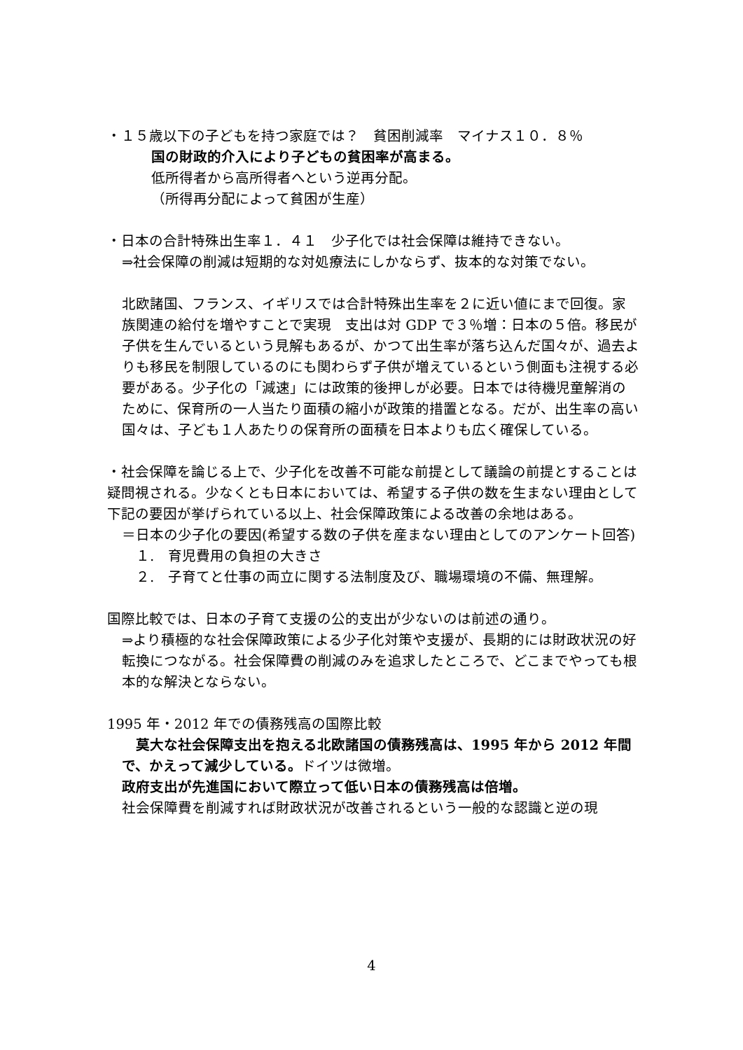・１５歳以下の子どもを持つ家庭では？　貧困削減率　マイナス１０．８％
国の財政的介入により子どもの貧困率が高まる。
低所得者から高所得者へという逆再分配。
（所得再分配によって貧困が生産）
・日本の合計特殊出生率１．４１　少子化では社会保障は維持できない。
⇒社会保障の削減は短期的な対処療法にしかならず、抜本的な対策でない。
北欧諸国、フランス、イギリスでは合計特殊出生率を２に近い値にまで回復。家族関連の給付を増やすことで実現　支出は対 GDP で３％増：日本の５倍。移民が子供を生んでいるという見解もあるが、かつて出生率が落ち込んだ国々が、過去よりも移民を制限しているのにも関わらず子供が増えているという側面も注視する必要がある。少子化の「減速」には政策的後押しが必要。日本では待機児童解消のために、保育所の一人当たり面積の縮小が政策的措置となる。だが、出生率の高い国々は、子ども１人あたりの保育所の面積を日本よりも広く確保している。
・社会保障を論じる上で、少子化を改善不可能な前提として議論の前提とすることは疑問視される。少なくとも日本においては、希望する子供の数を生まない理由として下記の要因が挙げられている以上、社会保障政策による改善の余地はある。
＝日本の少子化の要因(希望する数の子供を産まない理由としてのアンケート回答)
１.　育児費用の負担の大きさ
２.　子育てと仕事の両立に関する法制度及び、職場環境の不備、無理解。
国際比較では、日本の子育て支援の公的支出が少ないのは前述の通り。
⇒より積極的な社会保障政策による少子化対策や支援が、長期的には財政状況の好転換につながる。社会保障費の削減のみを追求したところで、どこまでやっても根本的な解決とならない。
1995 年・2012 年での債務残高の国際比較
　莫大な社会保障支出を抱える北欧諸国の債務残高は、1995 年から 2012 年間で、かえって減少している。ドイツは微増。
政府支出が先進国において際立って低い日本の債務残高は倍増。
社会保障費を削減すれば財政状況が改善されるという一般的な認識と逆の現
4